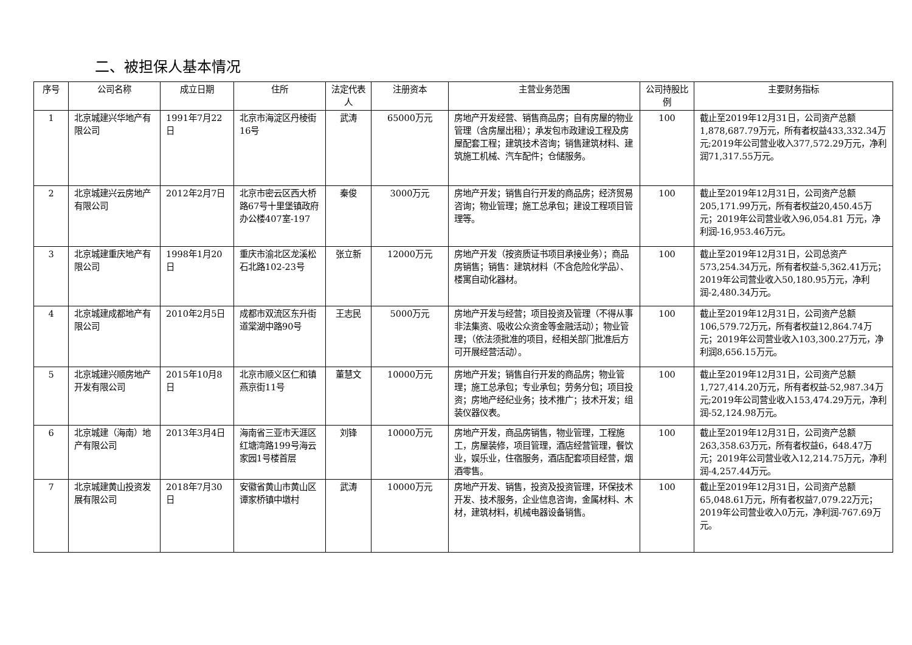二、被担保人基本情况
| 序号 | 公司名称 | 成立日期 | 住所 | 法定代表人 | 注册资本 | 主营业务范围 | 公司持股比例 | 主要财务指标 |
| --- | --- | --- | --- | --- | --- | --- | --- | --- |
| 1 | 北京城建兴华地产有限公司 | 1991年7月22日 | 北京市海淀区丹棱街16号 | 武涛 | 65000万元 | 房地产开发经营、销售商品房；自有房屋的物业管理（含房屋出租）；承发包市政建设工程及房屋配套工程；建筑技术咨询；销售建筑材料、建筑施工机械、汽车配件；仓储服务。 | 100 | 截止至2019年12月31日，公司资产总额1,878,687.79万元，所有者权益433,332.34万元;2019年公司营业收入377,572.29万元，净利润71,317.55万元。 |
| 2 | 北京城建兴云房地产有限公司 | 2012年2月7日 | 北京市密云区西大桥路67号十里堡镇政府办公楼407室-197 | 秦俊 | 3000万元 | 房地产开发；销售自行开发的商品房；经济贸易咨询；物业管理；施工总承包；建设工程项目管理等。 | 100 | 截止至2019年12月31日，公司资产总额205,171.99万元，所有者权益20,450.45万元；2019年公司营业收入96,054.81 万元，净利润-16,953.46万元。 |
| 3 | 北京城建重庆地产有限公司 | 1998年1月20日 | 重庆市渝北区龙溪松石北路102-23号 | 张立新 | 12000万元 | 房地产开发（按资质证书项目承接业务）；商品房销售；销售：建筑材料（不含危险化学品）、楼寓自动化器材。 | 100 | 截止至2019年12月31日，公司总资产573,254.34万元，所有者权益-5,362.41万元；2019年公司营业收入50,180.95万元，净利润-2,480.34万元。 |
| 4 | 北京城建成都地产有限公司 | 2010年2月5日 | 成都市双流区东升街道棠湖中路90号 | 王志民 | 5000万元 | 房地产开发与经营；项目投资及管理（不得从事非法集资、吸收公众资金等金融活动）；物业管理；（依法须批准的项目，经相关部门批准后方可开展经营活动）。 | 100 | 截止至2019年12月31日，公司资产总额106,579.72万元，所有者权益12,864.74万元；2019年公司营业收入103,300.27万元，净利润8,656.15万元。 |
| 5 | 北京城建兴顺房地产开发有限公司 | 2015年10月8日 | 北京市顺义区仁和镇燕京街11号 | 董慧文 | 10000万元 | 房地产开发；销售自行开发的商品房；物业管理；施工总承包；专业承包；劳务分包；项目投资；房地产经纪业务；技术推广；技术开发；组装仪器仪表。 | 100 | 截止至2019年12月31日，公司资产总额1,727,414.20万元，所有者权益-52,987.34万元;2019年公司营业收入153,474.29万元，净利润-52,124.98万元。 |
| 6 | 北京城建（海南）地产有限公司 | 2013年3月4日 | 海南省三亚市天涯区红塘湾路199号海云家园1号楼首层 | 刘锋 | 10000万元 | 房地产开发，商品房销售，物业管理，工程施工，房屋装修，项目管理，酒店经营管理，餐饮业，娱乐业，住宿服务，酒店配套项目经营，烟酒零售。 | 100 | 截止至2019年12月31日，公司资产总额263,358.63万元，所有者权益6，648.47万元；2019年公司营业收入12,214.75万元，净利润-4,257.44万元。 |
| 7 | 北京城建黄山投资发展有限公司 | 2018年7月30日 | 安徽省黄山市黄山区谭家桥镇中墩村 | 武涛 | 10000万元 | 房地产开发、销售，投资及投资管理，环保技术开发、技术服务，企业信息咨询，金属材料、木材，建筑材料，机械电器设备销售。 | 100 | 截止至2019年12月31日，公司资产总额65,048.61万元，所有者权益7,079.22万元；2019年公司营业收入0万元，净利润-767.69万元。 |